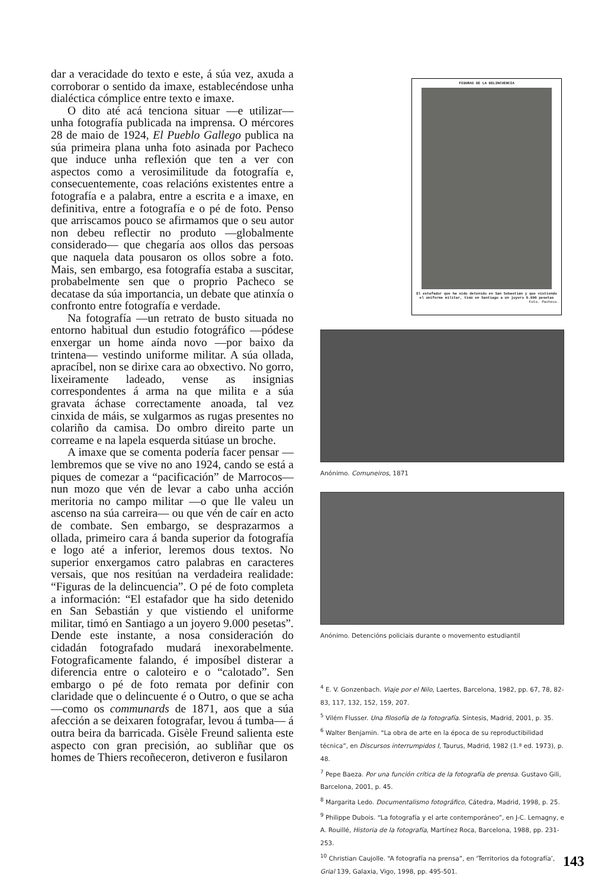dar a veracidade do texto e este, á súa vez, axuda a corroborar o sentido da imaxe, establecéndose unha dialéctica cómplice entre texto e imaxe.
O dito até acá tenciona situar —e utilizar— unha fotografía publicada na imprensa. O mércores 28 de maio de 1924, El Pueblo Gallego publica na súa primeira plana unha foto asinada por Pacheco que induce unha reflexión que ten a ver con aspectos como a verosimilitude da fotografía e, consecuentemente, coas relacións existentes entre a fotografía e a palabra, entre a escrita e a imaxe, en definitiva, entre a fotografía e o pé de foto. Penso que arriscamos pouco se afirmamos que o seu autor non debeu reflectir no produto —globalmente considerado— que chegaría aos ollos das persoas que naquela data pousaron os ollos sobre a foto. Mais, sen embargo, esa fotografía estaba a suscitar, probabelmente sen que o proprio Pacheco se decatase da súa importancia, un debate que atinxía o confronto entre fotografía e verdade.
Na fotografía —un retrato de busto situada no entorno habitual dun estudio fotográfico —pódese enxergar un home aínda novo —por baixo da trintena— vestindo uniforme militar. A súa ollada, apracíbel, non se dirixe cara ao obxectivo. No gorro, lixeiramente ladeado, vense as insignias correspondentes á arma na que milita e a súa gravata áchase correctamente anoada, tal vez cinxida de máis, se xulgarmos as rugas presentes no colariño da camisa. Do ombro direito parte un correame e na lapela esquerda sitúase un broche.
A imaxe que se comenta podería facer pensar —lembremos que se vive no ano 1924, cando se está a piques de comezar a “pacificación” de Marrocos— nun mozo que vén de levar a cabo unha acción meritoria no campo militar —o que lle valeu un ascenso na súa carreira— ou que vén de caír en acto de combate. Sen embargo, se desprazarmos a ollada, primeiro cara á banda superior da fotografía e logo até a inferior, leremos dous textos. No superior enxergamos catro palabras en caracteres versais, que nos resitúan na verdadeira realidade: “Figuras de la delincuencia”. O pé de foto completa a información: “El estafador que ha sido detenido en San Sebastián y que vistiendo el uniforme militar, timó en Santiago a un joyero 9.000 pesetas”. Dende este instante, a nosa consideración do cidadán fotografado mudará inexorabelmente. Fotograficamente falando, é imposíbel disterar a diferencia entre o caloteiro e o “calotado”. Sen embargo o pé de foto remata por definir con claridade que o delincuente é o Outro, o que se acha —como os communards de 1871, aos que a súa afección a se deixaren fotografar, levou á tumba— á outra beira da barricada. Gisèle Freund salienta este aspecto con gran precisión, ao subliñar que os homes de Thiers recoñeceron, detiveron e fusilaron
FIGURAS DE LA DELINCUENCIA
El estafador que ha sido detenido en San Sebastián y que vistiendo el uniforme militar, timó en Santiago a un joyero 9.000 pesetas
Foto. Pacheco.
Anónimo. Comuneiros, 1871
Anónimo. Detencións policiais durante o movemento estudiantil
<sup>4</sup> E. V. Gonzenbach. Viaje por el Nilo, Laertes, Barcelona, 1982, pp. 67, 78, 82-83, 117, 132, 152, 159, 207.
<sup>5</sup> Vilém Flusser. Una filosofía de la fotografía. Síntesis, Madrid, 2001, p. 35.
<sup>6</sup> Walter Benjamin. “La obra de arte en la época de su reproductibilidad técnica”, en Discursos interrumpidos I, Taurus, Madrid, 1982 (1.ª ed. 1973), p. 48.
<sup>7</sup> Pepe Baeza. Por una función crítica de la fotografía de prensa. Gustavo Gili, Barcelona, 2001, p. 45.
<sup>8</sup> Margarita Ledo. Documentalismo fotográfico, Cátedra, Madrid, 1998, p. 25.
<sup>9</sup> Philippe Dubois. “La fotografía y el arte contemporáneo”, en J-C. Lemagny, e A. Rouillé, Historia de la fotografía, Martínez Roca, Barcelona, 1988, pp. 231-253.
<sup>10</sup> Christian Caujolle. “A fotografía na prensa”, en ‘Territorios da fotografía’, Grial 139, Galaxia, Vigo, 1998, pp. 495-501.
143